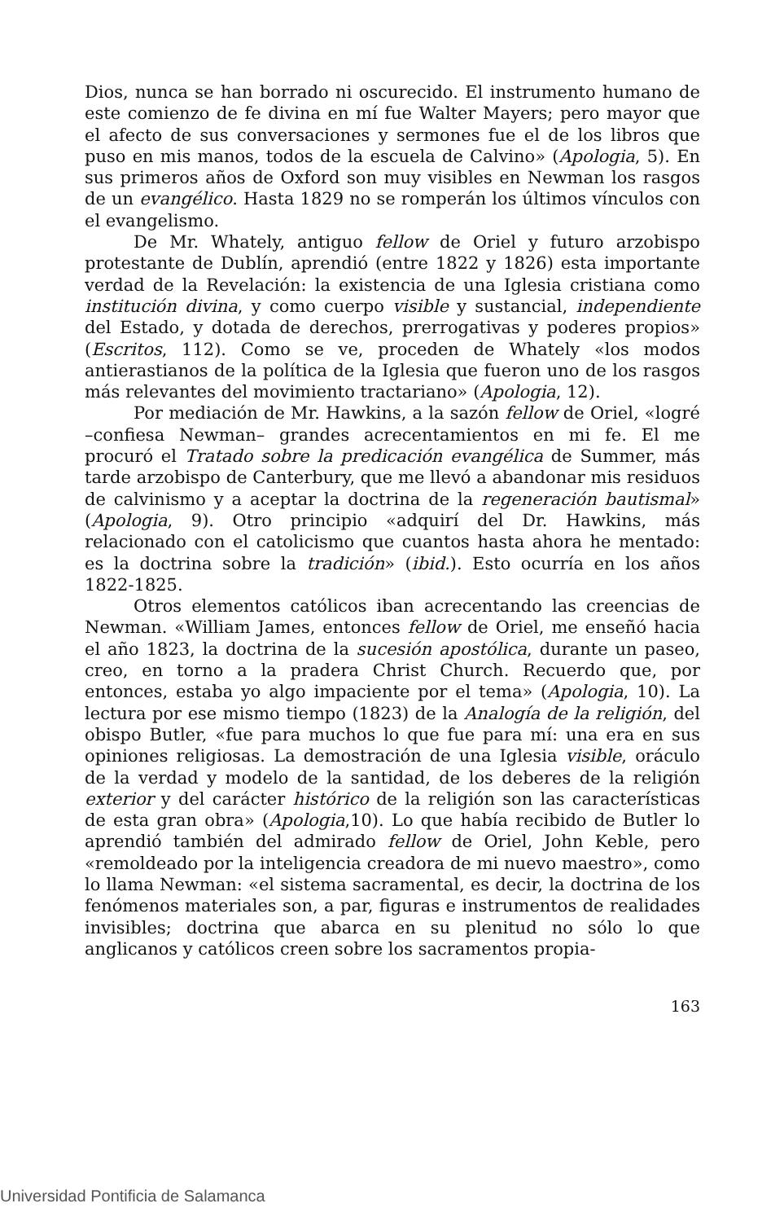Dios, nunca se han borrado ni oscurecido. El instrumento humano de este comienzo de fe divina en mí fue Walter Mayers; pero mayor que el afecto de sus conversaciones y sermones fue el de los libros que puso en mis manos, todos de la escuela de Calvino» (Apologia, 5). En sus primeros años de Oxford son muy visibles en Newman los rasgos de un evangélico. Hasta 1829 no se romperán los últimos vínculos con el evangelismo.
De Mr. Whately, antiguo fellow de Oriel y futuro arzobispo protestante de Dublín, aprendió (entre 1822 y 1826) esta importante verdad de la Revelación: la existencia de una Iglesia cristiana como institución divina, y como cuerpo visible y sustancial, independiente del Estado, y dotada de derechos, prerrogativas y poderes propios» (Escritos, 112). Como se ve, proceden de Whately «los modos antierastianos de la política de la Iglesia que fueron uno de los rasgos más relevantes del movimiento tractariano» (Apologia, 12).
Por mediación de Mr. Hawkins, a la sazón fellow de Oriel, «logré –confiesa Newman– grandes acrecentamientos en mi fe. El me procuró el Tratado sobre la predicación evangélica de Summer, más tarde arzobispo de Canterbury, que me llevó a abandonar mis residuos de calvinismo y a aceptar la doctrina de la regeneración bautismal» (Apologia, 9). Otro principio «adquirí del Dr. Hawkins, más relacionado con el catolicismo que cuantos hasta ahora he mentado: es la doctrina sobre la tradición» (ibid.). Esto ocurría en los años 1822-1825.
Otros elementos católicos iban acrecentando las creencias de Newman. «William James, entonces fellow de Oriel, me enseñó hacia el año 1823, la doctrina de la sucesión apostólica, durante un paseo, creo, en torno a la pradera Christ Church. Recuerdo que, por entonces, estaba yo algo impaciente por el tema» (Apologia, 10). La lectura por ese mismo tiempo (1823) de la Analogía de la religión, del obispo Butler, «fue para muchos lo que fue para mí: una era en sus opiniones religiosas. La demostración de una Iglesia visible, oráculo de la verdad y modelo de la santidad, de los deberes de la religión exterior y del carácter histórico de la religión son las características de esta gran obra» (Apologia,10). Lo que había recibido de Butler lo aprendió también del admirado fellow de Oriel, John Keble, pero «remoldeado por la inteligencia creadora de mi nuevo maestro», como lo llama Newman: «el sistema sacramental, es decir, la doctrina de los fenómenos materiales son, a par, figuras e instrumentos de realidades invisibles; doctrina que abarca en su plenitud no sólo lo que anglicanos y católicos creen sobre los sacramentos propia-
163
Universidad Pontificia de Salamanca